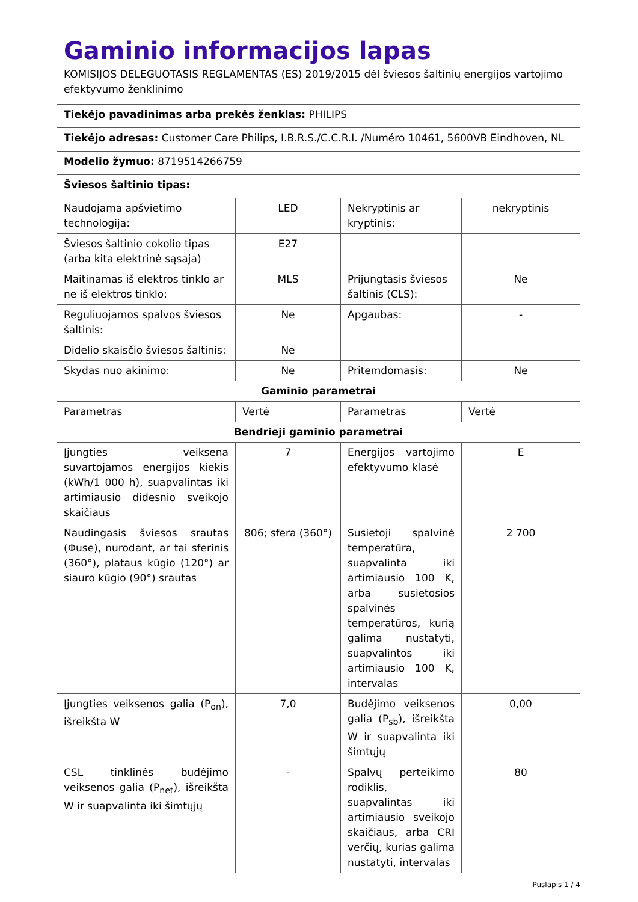| Gaminio informacijos lapas KOMISIJOS DELEGUOTASIS REGLAMENTAS (ES) 2019/2015 dėl šviesos šaltinių energijos vartojimo efektyvumo ženklinimo | | | |
| Tiekėjo pavadinimas arba prekės ženklas: PHILIPS | | | |
| Tiekėjo adresas: Customer Care Philips, I.B.R.S./C.C.R.I. /Numéro 10461, 5600VB Eindhoven, NL | | | |
| Modelio žymuo: 8719514266759 | | | |
| Šviesos šaltinio tipas: | | | |
| Naudojama apšvietimo technologija: | LED | Nekryptinis ar kryptinis: | nekryptinis |
| Šviesos šaltinio cokolio tipas (arba kita elektrinė sąsaja) | E27 | | |
| Maitinamas iš elektros tinklo ar ne iš elektros tinklo: | MLS | Prijungtasis šviesos šaltinis (CLS): | Ne |
| Reguliuojamos spalvos šviesos šaltinis: | Ne | Apgaubas: | - |
| Didelio skaisčio šviesos šaltinis: | Ne | | |
| Skydas nuo akinimo: | Ne | Pritemdomasis: | Ne |
| Gaminio parametrai | | | |
| Parametras | Vertė | Parametras | Vertė |
| Bendrieji gaminio parametrai | | | |
| Įjungties veiksena suvartojamos energijos kiekis (kWh/1 000 h), suapvalintas iki artimiausio didesnio sveikojo skaičiaus | 7 | Energijos vartojimo efektyvumo klasė | E |
| Naudingasis šviesos srautas (Φuse), nurodant, ar tai sferinis (360°), plataus kūgio (120°) ar siauro kūgio (90°) srautas | 806; sfera (360°) | Susietoji spalvinė temperatūra, suapvalinta iki artimiausio 100 K, arba susietosios spalvinės temperatūros, kurią galima nustatyti, suapvalintos iki artimiausio 100 K, intervalas | 2 700 |
| Įjungties veiksenos galia (P<sub>on</sub>), išreikšta W | 7,0 | Budėjimo veiksenos galia (P<sub>sb</sub>), išreikšta W ir suapvalinta iki šimtųjų | 0,00 |
| CSL tinklinės budėjimo veiksenos galia (P<sub>net</sub>), išreikšta W ir suapvalinta iki šimtųjų | - | Spalvų perteikimo rodiklis, suapvalintas iki artimiausio sveikojo skaičiaus, arba CRI verčių, kurias galima nustatyti, intervalas | 80 |
Puslapis 1 / 4